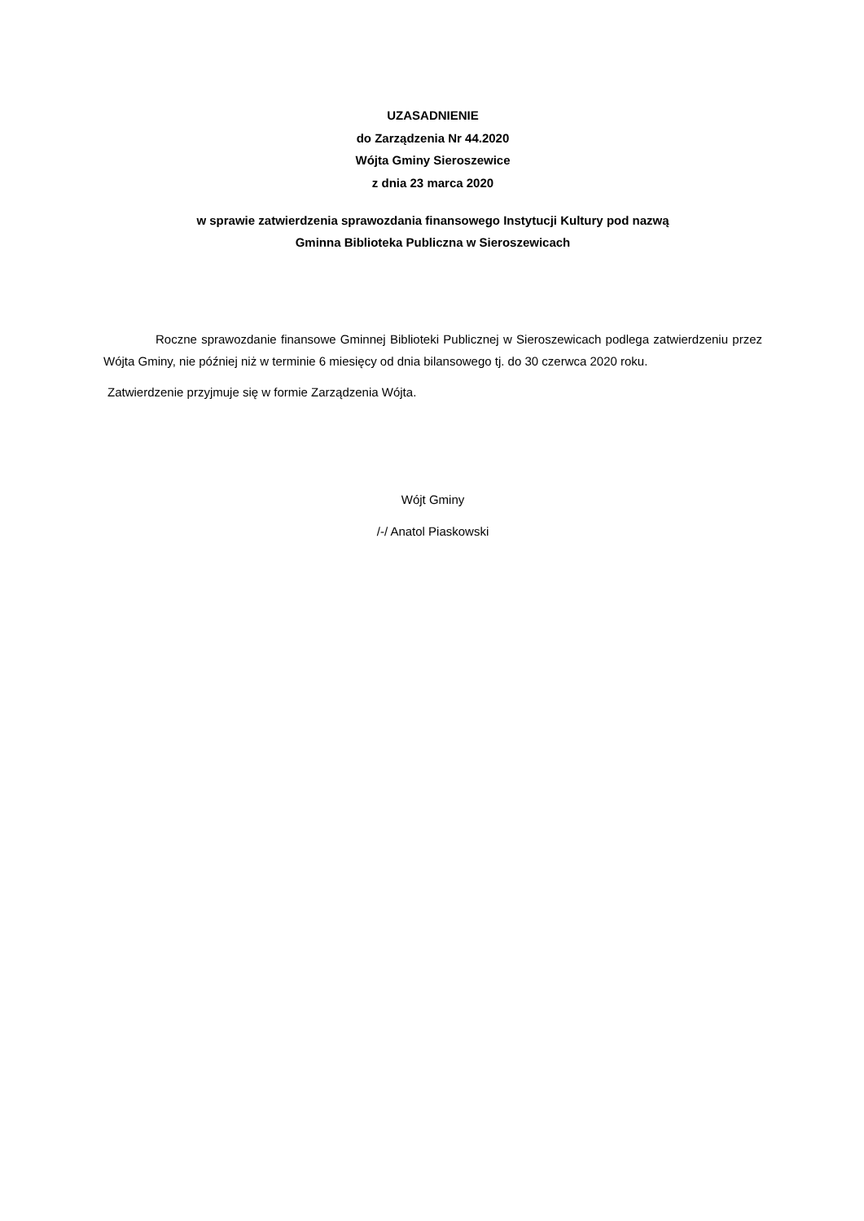UZASADNIENIE
do Zarządzenia Nr 44.2020
Wójta Gminy Sieroszewice
z dnia 23 marca 2020
w sprawie zatwierdzenia sprawozdania finansowego Instytucji Kultury pod nazwą
Gminna Biblioteka Publiczna w Sieroszewicach
Roczne sprawozdanie finansowe Gminnej Biblioteki Publicznej w Sieroszewicach podlega zatwierdzeniu przez Wójta Gminy, nie później niż w terminie 6 miesięcy od dnia bilansowego tj. do 30 czerwca 2020 roku.
Zatwierdzenie przyjmuje się w formie Zarządzenia Wójta.
Wójt Gminy
/-/ Anatol Piaskowski